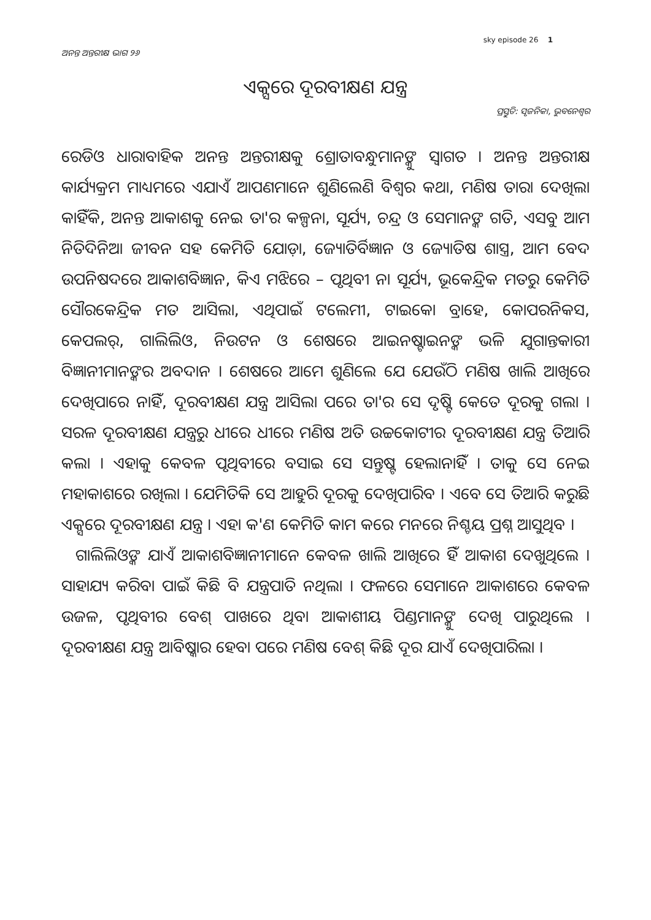sky episode 26 1
ଅନନ୍ତ ଅନ୍ତରୀକ୍ଷ ଭାଗ ୨୬
ଏକ୍ସରେ ଦୂରବୀକ୍ଷଣ ଯନ୍ତ୍ର
ପ୍ରସ୍ତୁତି: ସୃଜନିକା, ଭୁବନେଶ୍ୱର
ରେଡିଓ ଧାରାବାହିକ ଅନନ୍ତ ଅନ୍ତରୀକ୍ଷକୁ ଶ୍ରୋତାବନ୍ଧୁମାନଙ୍କୁ ସ୍ୱାଗତ । ଅନନ୍ତ ଅନ୍ତରୀକ୍ଷ କାର୍ଯ୍ୟକ୍ରମ ମାଧ୍ୟମରେ ଏଯାଏଁ ଆପଣମାନେ ଶୁଣିଲେଣି ବିଶ୍ୱର କଥା, ମଣିଷ ତାରା ଦେଖିଲା କାହିଁକି, ଅନନ୍ତ ଆକାଶକୁ ନେଇ ତା'ର କଳ୍ପନା, ସୂର୍ଯ୍ୟ, ଚନ୍ଦ୍ର ଓ ସେମାନଙ୍କ ଗତି, ଏସବୁ ଆମ ନିତିଦିନିଆ ଜୀବନ ସହ କେମିତି ଯୋଡ଼ା, ଜ୍ୟୋତିର୍ବିଜ୍ଞାନ ଓ ଜ୍ୟୋତିଷ ଶାସ୍ତ୍ର, ଆମ ବେଦ ଉପନିଷଦରେ ଆକାଶବିଜ୍ଞାନ, କିଏ ମଝିରେ – ପୃଥିବୀ ନା ସୂର୍ଯ୍ୟ, ଭୂକେନ୍ଦ୍ରିକ ମତରୁ କେମିତି ସୌରକେନ୍ଦ୍ରିକ ମତ ଆସିଲା, ଏଥିପାଇଁ ଟଲେମୀ, ଟାଇକୋ ବ୍ରାହେ, କୋପରନିକସ, କେପଲର୍, ଗାଲିଲିଓ, ନିଉଟନ ଓ ଶେଷରେ ଆଇନଷ୍ଟାଇନଙ୍କ ଭଳି ଯୁଗାନ୍ତକାରୀ ବିଜ୍ଞାନୀମାନଙ୍କର ଅବଦାନ । ଶେଷରେ ଆମେ ଶୁଣିଲେ ଯେ ଯେଉଁଠି ମଣିଷ ଖାଲି ଆଖିରେ ଦେଖିପାରେ ନାହିଁ, ଦୂରବୀକ୍ଷଣ ଯନ୍ତ୍ର ଆସିଲା ପରେ ତା'ର ସେ ଦୃଷ୍ଟି କେତେ ଦୂରକୁ ଗଲା । ସରଳ ଦୂରବୀକ୍ଷଣ ଯନ୍ତ୍ରରୁ ଧୀରେ ଧୀରେ ମଣିଷ ଅତି ଉଚ୍ଚକୋଟୀର ଦୂରବୀକ୍ଷଣ ଯନ୍ତ୍ର ତିଆରି କଲା । ଏହାକୁ କେବଳ ପୃଥିବୀରେ ବସାଇ ସେ ସନ୍ତୁଷ୍ଟ ହେଲାନାହିଁ । ତାକୁ ସେ ନେଇ ମହାକାଶରେ ରଖିଲା । ଯେମିତିକି ସେ ଆହୁରି ଦୂରକୁ ଦେଖିପାରିବ । ଏବେ ସେ ତିଆରି କରୁଛି ଏକ୍ସରେ ଦୂରବୀକ୍ଷଣ ଯନ୍ତ୍ର । ଏହା କ'ଣ କେମିତି କାମ କରେ ମନରେ ନିଶ୍ଚୟ ପ୍ରଶ୍ନ ଆସୁଥିବ ।
ଗାଲିଲିଓଙ୍କ ଯାଏଁ ଆକାଶବିଜ୍ଞାନୀମାନେ କେବଳ ଖାଲି ଆଖିରେ ହିଁ ଆକାଶ ଦେଖୁଥିଲେ । ସାହାଯ୍ୟ କରିବା ପାଇଁ କିଛି ବି ଯନ୍ତ୍ରପାତି ନଥିଲା । ଫଳରେ ସେମାନେ ଆକାଶରେ କେବଳ ଉଜଳ, ପୃଥିବୀର ବେଶ୍ ପାଖରେ ଥିବା ଆକାଶୀୟ ପିଣ୍ଡମାନଙ୍କୁ ଦେଖି ପାରୁଥିଲେ । ଦୂରବୀକ୍ଷଣ ଯନ୍ତ୍ର ଆବିଷ୍କାର ହେବା ପରେ ମଣିଷ ବେଶ୍ କିଛି ଦୂର ଯାଏଁ ଦେଖିପାରିଲା ।